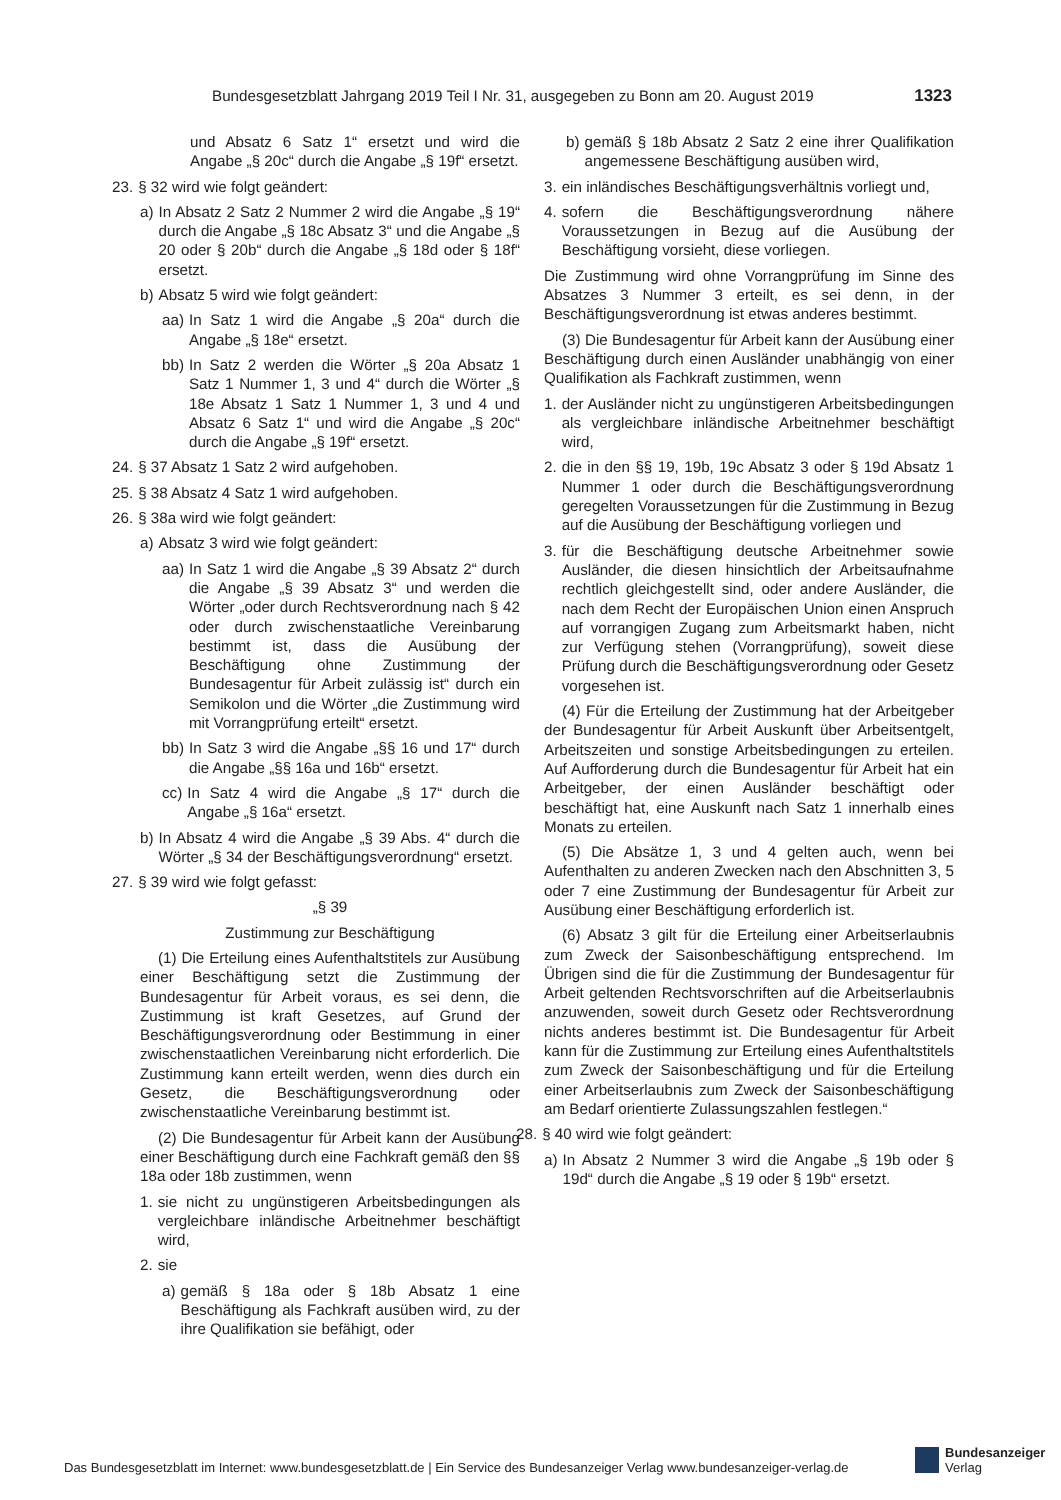Bundesgesetzblatt Jahrgang 2019 Teil I Nr. 31, ausgegeben zu Bonn am 20. August 2019 1323
und Absatz 6 Satz 1“ ersetzt und wird die Angabe „§ 20c“ durch die Angabe „§ 19f“ ersetzt.
23. § 32 wird wie folgt geändert:
a) In Absatz 2 Satz 2 Nummer 2 wird die Angabe „§ 19“ durch die Angabe „§ 18c Absatz 3“ und die Angabe „§ 20 oder § 20b“ durch die Angabe „§ 18d oder § 18f“ ersetzt.
b) Absatz 5 wird wie folgt geändert:
aa) In Satz 1 wird die Angabe „§ 20a“ durch die Angabe „§ 18e“ ersetzt.
bb) In Satz 2 werden die Wörter „§ 20a Absatz 1 Satz 1 Nummer 1, 3 und 4“ durch die Wörter „§ 18e Absatz 1 Satz 1 Nummer 1, 3 und 4 und Absatz 6 Satz 1“ und wird die Angabe „§ 20c“ durch die Angabe „§ 19f“ ersetzt.
24. § 37 Absatz 1 Satz 2 wird aufgehoben.
25. § 38 Absatz 4 Satz 1 wird aufgehoben.
26. § 38a wird wie folgt geändert:
a) Absatz 3 wird wie folgt geändert:
aa) In Satz 1 wird die Angabe „§ 39 Absatz 2“ durch die Angabe „§ 39 Absatz 3“ und werden die Wörter „oder durch Rechtsverordnung nach § 42 oder durch zwischenstaatliche Vereinbarung bestimmt ist, dass die Ausübung der Beschäftigung ohne Zustimmung der Bundesagentur für Arbeit zulässig ist“ durch ein Semikolon und die Wörter „die Zustimmung wird mit Vorrangprüfung erteilt“ ersetzt.
bb) In Satz 3 wird die Angabe „§§ 16 und 17“ durch die Angabe „§§ 16a und 16b“ ersetzt.
cc) In Satz 4 wird die Angabe „§ 17“ durch die Angabe „§ 16a“ ersetzt.
b) In Absatz 4 wird die Angabe „§ 39 Abs. 4“ durch die Wörter „§ 34 der Beschäftigungsverordnung“ ersetzt.
27. § 39 wird wie folgt gefasst:
„§ 39
Zustimmung zur Beschäftigung
(1) Die Erteilung eines Aufenthaltstitels zur Ausübung einer Beschäftigung setzt die Zustimmung der Bundesagentur für Arbeit voraus, es sei denn, die Zustimmung ist kraft Gesetzes, auf Grund der Beschäftigungsverordnung oder Bestimmung in einer zwischenstaatlichen Vereinbarung nicht erforderlich. Die Zustimmung kann erteilt werden, wenn dies durch ein Gesetz, die Beschäftigungsverordnung oder zwischenstaatliche Vereinbarung bestimmt ist.
(2) Die Bundesagentur für Arbeit kann der Ausübung einer Beschäftigung durch eine Fachkraft gemäß den §§ 18a oder 18b zustimmen, wenn
1. sie nicht zu ungünstigeren Arbeitsbedingungen als vergleichbare inländische Arbeitnehmer beschäftigt wird,
2. sie
a) gemäß § 18a oder § 18b Absatz 1 eine Beschäftigung als Fachkraft ausüben wird, zu der ihre Qualifikation sie befähigt, oder
b) gemäß § 18b Absatz 2 Satz 2 eine ihrer Qualifikation angemessene Beschäftigung ausüben wird,
3. ein inländisches Beschäftigungsverhältnis vorliegt und,
4. sofern die Beschäftigungsverordnung nähere Voraussetzungen in Bezug auf die Ausübung der Beschäftigung vorsieht, diese vorliegen.
Die Zustimmung wird ohne Vorrangprüfung im Sinne des Absatzes 3 Nummer 3 erteilt, es sei denn, in der Beschäftigungsverordnung ist etwas anderes bestimmt.
(3) Die Bundesagentur für Arbeit kann der Ausübung einer Beschäftigung durch einen Ausländer unabhängig von einer Qualifikation als Fachkraft zustimmen, wenn
1. der Ausländer nicht zu ungünstigeren Arbeitsbedingungen als vergleichbare inländische Arbeitnehmer beschäftigt wird,
2. die in den §§ 19, 19b, 19c Absatz 3 oder § 19d Absatz 1 Nummer 1 oder durch die Beschäftigungsverordnung geregelten Voraussetzungen für die Zustimmung in Bezug auf die Ausübung der Beschäftigung vorliegen und
3. für die Beschäftigung deutsche Arbeitnehmer sowie Ausländer, die diesen hinsichtlich der Arbeitsaufnahme rechtlich gleichgestellt sind, oder andere Ausländer, die nach dem Recht der Europäischen Union einen Anspruch auf vorrangigen Zugang zum Arbeitsmarkt haben, nicht zur Verfügung stehen (Vorrangprüfung), soweit diese Prüfung durch die Beschäftigungsverordnung oder Gesetz vorgesehen ist.
(4) Für die Erteilung der Zustimmung hat der Arbeitgeber der Bundesagentur für Arbeit Auskunft über Arbeitsentgelt, Arbeitszeiten und sonstige Arbeitsbedingungen zu erteilen. Auf Aufforderung durch die Bundesagentur für Arbeit hat ein Arbeitgeber, der einen Ausländer beschäftigt oder beschäftigt hat, eine Auskunft nach Satz 1 innerhalb eines Monats zu erteilen.
(5) Die Absätze 1, 3 und 4 gelten auch, wenn bei Aufenthalten zu anderen Zwecken nach den Abschnitten 3, 5 oder 7 eine Zustimmung der Bundesagentur für Arbeit zur Ausübung einer Beschäftigung erforderlich ist.
(6) Absatz 3 gilt für die Erteilung einer Arbeitserlaubnis zum Zweck der Saisonbeschäftigung entsprechend. Im Übrigen sind die für die Zustimmung der Bundesagentur für Arbeit geltenden Rechtsvorschriften auf die Arbeitserlaubnis anzuwenden, soweit durch Gesetz oder Rechtsverordnung nichts anderes bestimmt ist. Die Bundesagentur für Arbeit kann für die Zustimmung zur Erteilung eines Aufenthaltstitels zum Zweck der Saisonbeschäftigung und für die Erteilung einer Arbeitserlaubnis zum Zweck der Saisonbeschäftigung am Bedarf orientierte Zulassungszahlen festlegen.“
28. § 40 wird wie folgt geändert:
a) In Absatz 2 Nummer 3 wird die Angabe „§ 19b oder § 19d“ durch die Angabe „§ 19 oder § 19b“ ersetzt.
Das Bundesgesetzblatt im Internet: www.bundesgesetzblatt.de | Ein Service des Bundesanzeiger Verlag www.bundesanzeiger-verlag.de
Bundesanzeiger
Verlag